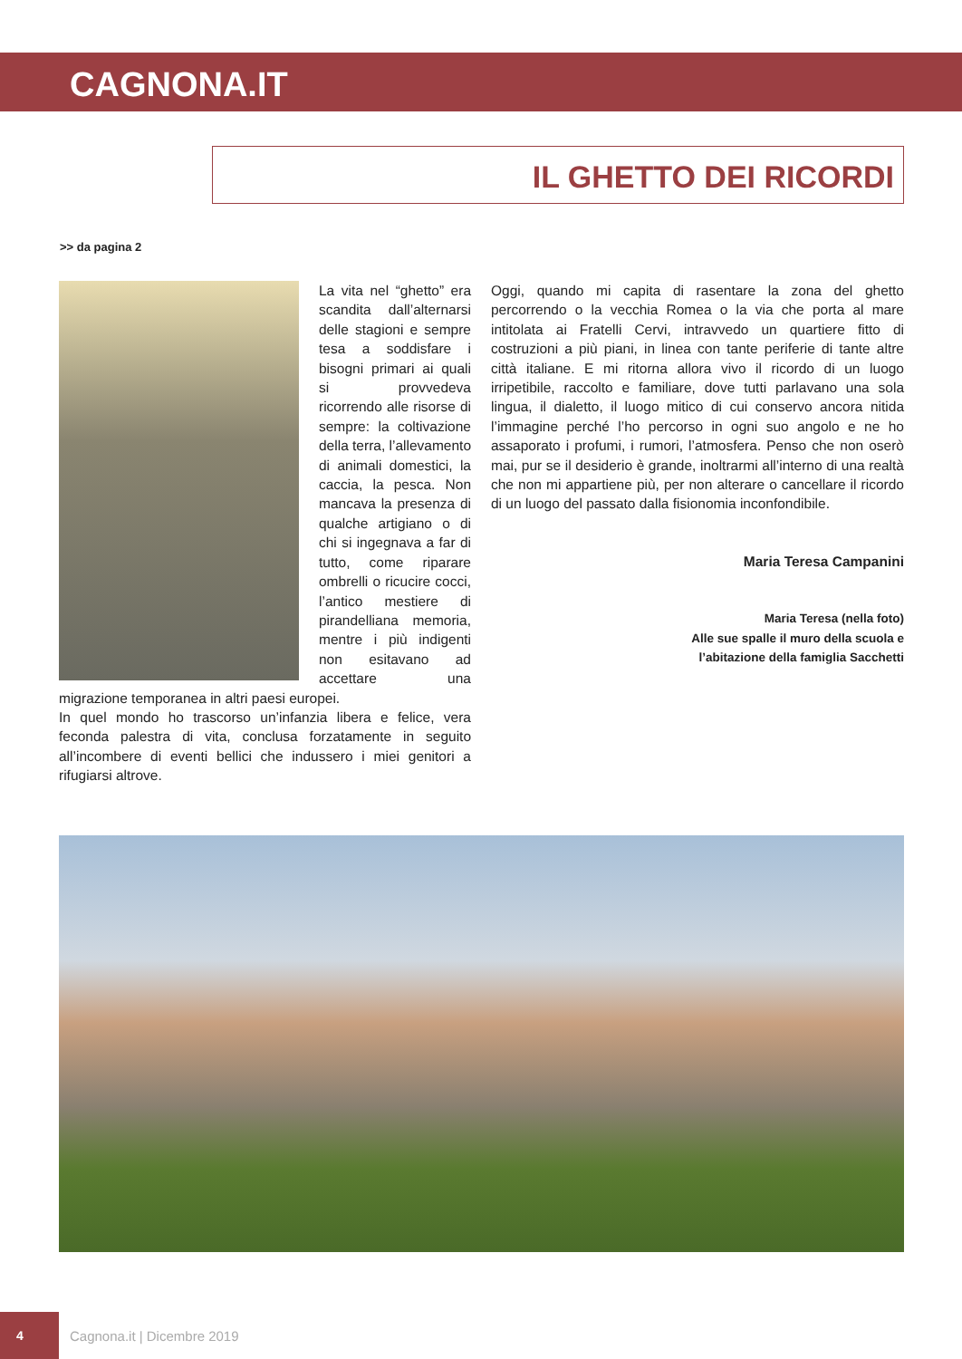CAGNONA.IT
IL GHETTO DEI RICORDI
>> da pagina 2
La vita nel “ghetto” era scandita dall’alternarsi delle stagioni e sempre tesa a soddisfare i bisogni primari ai quali si provvedeva ricorrendo alle risorse di sempre: la coltivazione della terra, l’allevamento di animali domestici, la caccia, la pesca. Non mancava la presenza di qualche artigiano o di chi si ingegnava a far di tutto, come riparare ombrelli o ricucire cocci, l’antico mestiere di pirandelliana memoria, mentre i più indigenti non esitavano ad accettare una migrazione temporanea in altri paesi europei.
In quel mondo ho trascorso un’infanzia libera e felice, vera feconda palestra di vita, conclusa forzatamente in seguito all’incombere di eventi bellici che indussero i miei genitori a rifugiarsi altrove.
Oggi, quando mi capita di rasentare la zona del ghetto percorrendo o la vecchia Romea o la via che porta al mare intitolata ai Fratelli Cervi, intravvedo un quartiere fitto di costruzioni a più piani, in linea con tante periferie di tante altre città italiane. E mi ritorna allora vivo il ricordo di un luogo irripetibile, raccolto e familiare, dove tutti parlavano una sola lingua, il dialetto, il luogo mitico di cui conservo ancora nitida l’immagine perché l’ho percorso in ogni suo angolo e ne ho assaporato i profumi, i rumori, l’atmosfera. Penso che non oserò mai, pur se il desiderio è grande, inoltrarmi all’interno di una realtà che non mi appartiene più, per non alterare o cancellare il ricordo di un luogo del passato dalla fisionomia inconfondibile.
Maria Teresa Campanini
Maria Teresa (nella foto)
Alle sue spalle il muro della scuola e
l’abitazione della famiglia Sacchetti
4
Cagnona.it | Dicembre 2019